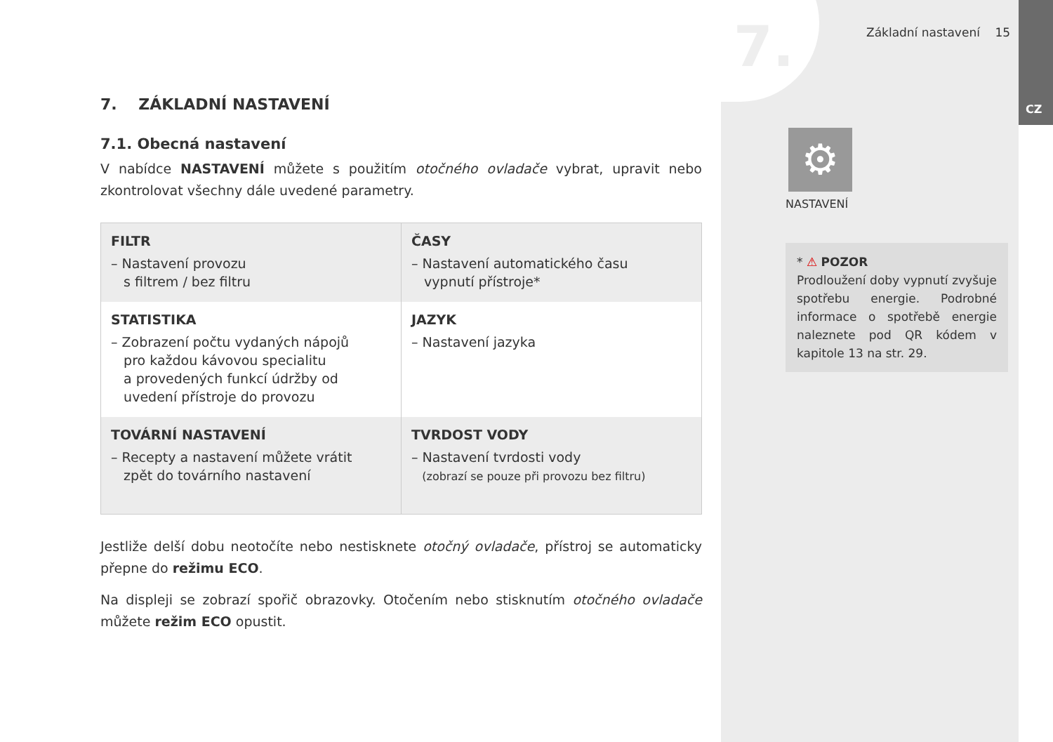7. Základní nastavení 15
CZ
7. ZÁKLADNÍ NASTAVENÍ
7.1. Obecná nastavení
V nabídce NASTAVENÍ můžete s použitím otočného ovladače vybrat, upravit nebo zkontrolovat všechny dále uvedené parametry.
| FILTR – Nastavení provozu s filtrem / bez filtru | ČASY – Nastavení automatického času vypnutí přístroje* |
| STATISTIKA – Zobrazení počtu vydaných nápojů pro každou kávovou specialitu a provedených funkcí údržby od uvedení přístroje do provozu | JAZYK – Nastavení jazyka |
| TOVÁRNÍ NASTAVENÍ – Recepty a nastavení můžete vrátit zpět do továrního nastavení | TVRDOST VODY – Nastavení tvrdosti vody (zobrazí se pouze při provozu bez filtru) |
Jestliže delší dobu neotočíte nebo nestisknete otočný ovladače, přístroj se automaticky přepne do režimu ECO.
Na displeji se zobrazí spořič obrazovky. Otočením nebo stisknutím otočného ovladače můžete režim ECO opustit.
⚙
NASTAVENÍ
* ⚠ POZOR
Prodloužení doby vypnutí zvyšuje spotřebu energie. Podrobné informace o spotřebě energie naleznete pod QR kódem v kapitole 13 na str. 29.